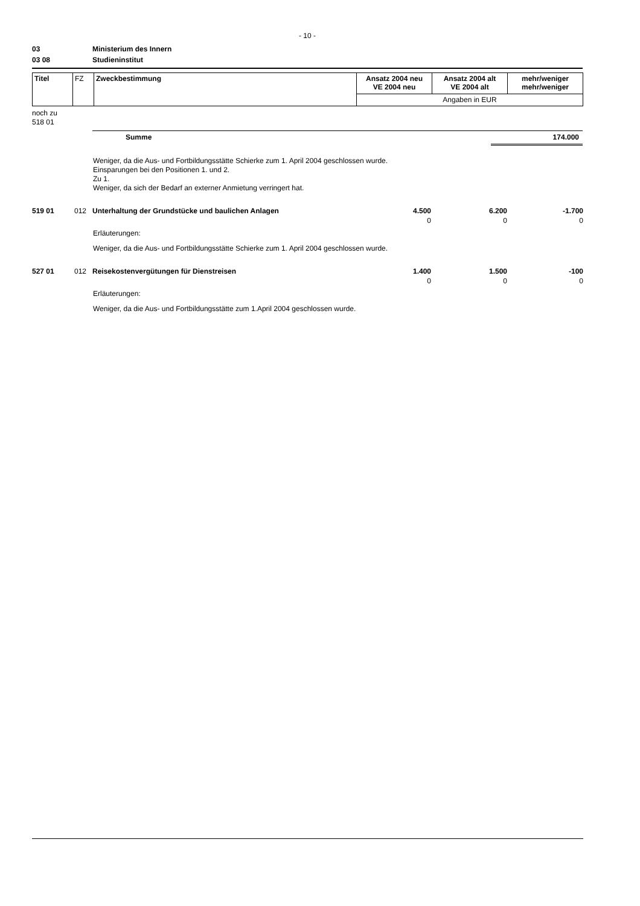- 10 -
03 Ministerium des Innern
03 08 Studieninstitut
| Titel | FZ | Zweckbestimmung | Ansatz 2004 neu VE 2004 neu | Ansatz 2004 alt VE 2004 alt | mehr/weniger mehr/weniger |
| | | | Angaben in EUR | | |
noch zu
518 01
Summe 174.000
Weniger, da die Aus- und Fortbildungsstätte Schierke zum 1. April 2004 geschlossen wurde.
Einsparungen bei den Positionen 1. und 2.
Zu 1.
Weniger, da sich der Bedarf an externer Anmietung verringert hat.
| 519 01 | 012 | Unterhaltung der Grundstücke und baulichen Anlagen | 4.500 | 6.200 | -1.700 |
| | | | 0 | 0 | 0 |
Erläuterungen:
Weniger, da die Aus- und Fortbildungsstätte Schierke zum 1. April 2004 geschlossen wurde.
| 527 01 | 012 | Reisekostenvergütungen für Dienstreisen | 1.400 | 1.500 | -100 |
| | | | 0 | 0 | 0 |
Erläuterungen:
Weniger, da die Aus- und Fortbildungsstätte zum 1.April 2004 geschlossen wurde.